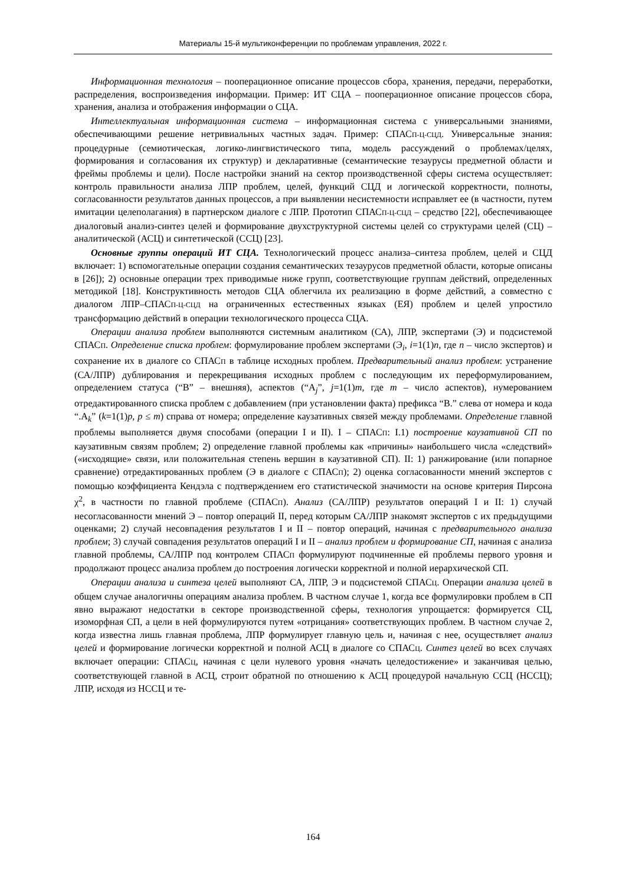Материалы 15-й мультиконференции по проблемам управления, 2022 г.
Информационная технология – пооперационное описание процессов сбора, хранения, передачи, переработки, распределения, воспроизведения информации. Пример: ИТ СЦА – пооперационное описание процессов сбора, хранения, анализа и отображения информации о СЦА.
Интеллектуальная информационная система – информационная система с универсальными знаниями, обеспечивающими решение нетривиальных частных задач. Пример: СПАСП-Ц-СЦД. Универсальные знания: процедурные (семиотическая, логико-лингвистического типа, модель рассуждений о проблемах/целях, формирования и согласования их структур) и декларативные (семантические тезаурусы предметной области и фреймы проблемы и цели). После настройки знаний на сектор производственной сферы система осуществляет: контроль правильности анализа ЛПР проблем, целей, функций СЦД и логической корректности, полноты, согласованности результатов данных процессов, а при выявлении несистемности исправляет ее (в частности, путем имитации целеполагания) в партнерском диалоге с ЛПР. Прототип СПАСП-Ц-СЦД – средство [22], обеспечивающее диалоговый анализ-синтез целей и формирование двухструктурной системы целей со структурами целей (СЦ) – аналитической (АСЦ) и синтетической (ССЦ) [23].
Основные группы операций ИТ СЦА. Технологический процесс анализа–синтеза проблем, целей и СЦД включает: 1) вспомогательные операции создания семантических тезаурусов предметной области, которые описаны в [26]); 2) основные операции трех приводимые ниже групп, соответствующие группам действий, определенных методикой [18]. Конструктивность методов СЦА облегчила их реализацию в форме действий, а совместно с диалогом ЛПР–СПАСП-Ц-СЦД на ограниченных естественных языках (ЕЯ) проблем и целей упростило трансформацию действий в операции технологического процесса СЦА.
Операции анализа проблем выполняются системным аналитиком (СА), ЛПР, экспертами (Э) и подсистемой СПАСП. Определение списка проблем: формулирование проблем экспертами (Э<sub>i</sub>, i=1(1)n, где n – число экспертов) и сохранение их в диалоге со СПАСП в таблице исходных проблем. Предварительный анализ проблем: устранение (СА/ЛПР) дублирования и перекрещивания исходных проблем с последующим их переформулированием, определением статуса (“В” – внешняя), аспектов (“А<sub>j</sub>”, j=1(1)m, где m – число аспектов), нумерованием отредактированного списка проблем с добавлением (при установлении факта) префикса “В.” слева от номера и кода “.А<sub>k</sub>” (k=1(1)p, p ≤ m) справа от номера; определение каузативных связей между проблемами. Определение главной проблемы выполняется двумя способами (операции I и II). I – СПАСП: I.1) построение каузативной СП по каузативным связям проблем; 2) определение главной проблемы как «причины» наибольшего числа «следствий» («исходящие» связи, или положительная степень вершин в каузативной СП). II: 1) ранжирование (или попарное сравнение) отредактированных проблем (Э в диалоге с СПАСП); 2) оценка согласованности мнений экспертов с помощью коэффициента Кендэла с подтверждением его статистической значимости на основе критерия Пирсона χ<sup>2</sup>, в частности по главной проблеме (СПАСП). Анализ (СА/ЛПР) результатов операций I и II: 1) случай несогласованности мнений Э – повтор операций II, перед которым СА/ЛПР знакомят экспертов с их предыдущими оценками; 2) случай несовпадения результатов I и II – повтор операций, начиная с предварительного анализа проблем; 3) случай совпадения результатов операций I и II – анализ проблем и формирование СП, начиная с анализа главной проблемы, СА/ЛПР под контролем СПАСП формулируют подчиненные ей проблемы первого уровня и продолжают процесс анализа проблем до построения логически корректной и полной иерархической СП.
Операции анализа и синтеза целей выполняют СА, ЛПР, Э и подсистемой СПАСЦ. Операции анализа целей в общем случае аналогичны операциям анализа проблем. В частном случае 1, когда все формулировки проблем в СП явно выражают недостатки в секторе производственной сферы, технология упрощается: формируется СЦ, изоморфная СП, а цели в ней формулируются путем «отрицания» соответствующих проблем. В частном случае 2, когда известна лишь главная проблема, ЛПР формулирует главную цель и, начиная с нее, осуществляет анализ целей и формирование логически корректной и полной АСЦ в диалоге со СПАСЦ. Синтез целей во всех случаях включает операции: СПАСЦ, начиная с цели нулевого уровня «начать целедостижение» и заканчивая целью, соответствующей главной в АСЦ, строит обратной по отношению к АСЦ процедурой начальную ССЦ (НССЦ); ЛПР, исходя из НССЦ и те-
164